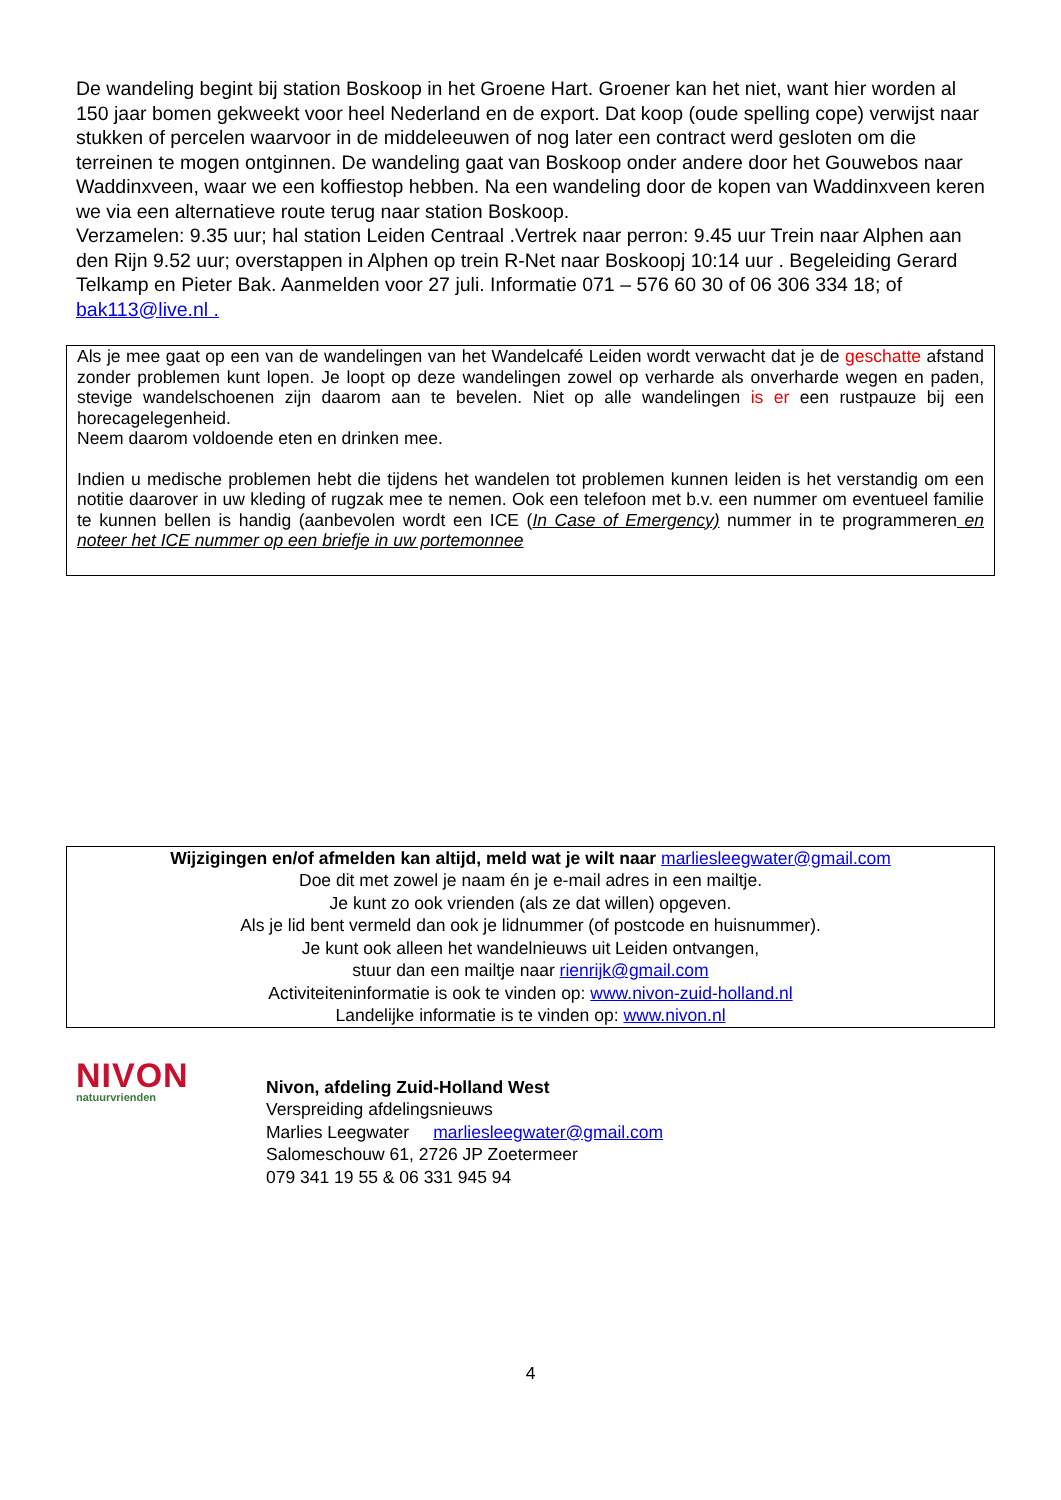De wandeling begint bij station Boskoop in het Groene Hart. Groener kan het niet, want hier worden al 150 jaar bomen gekweekt voor heel Nederland en de export. Dat koop (oude spelling cope) verwijst naar stukken of percelen waarvoor in de middeleeuwen of nog later een contract werd gesloten om die terreinen te mogen ontginnen. De wandeling gaat van Boskoop onder andere door het Gouwebos naar Waddinxveen, waar we een koffiestop hebben. Na een wandeling door de kopen van Waddinxveen keren we via een alternatieve route terug naar station Boskoop.
Verzamelen: 9.35 uur; hal station Leiden Centraal .Vertrek naar perron: 9.45 uur Trein naar Alphen aan den Rijn 9.52 uur; overstappen in Alphen op trein R-Net naar Boskoopj 10:14 uur . Begeleiding Gerard Telkamp en Pieter Bak. Aanmelden voor 27 juli. Informatie 071 – 576 60 30 of 06 306 334 18; of bak113@live.nl .
Als je mee gaat op een van de wandelingen van het Wandelcafé Leiden wordt verwacht dat je de geschatte afstand zonder problemen kunt lopen. Je loopt op deze wandelingen zowel op verharde als onverharde wegen en paden, stevige wandelschoenen zijn daarom aan te bevelen. Niet op alle wandelingen is er een rustpauze bij een horecagelegenheid.
Neem daarom voldoende eten en drinken mee.
Indien u medische problemen hebt die tijdens het wandelen tot problemen kunnen leiden is het verstandig om een notitie daarover in uw kleding of rugzak mee te nemen. Ook een telefoon met b.v. een nummer om eventueel familie te kunnen bellen is handig (aanbevolen wordt een ICE (In Case of Emergency) nummer in te programmeren en noteer het ICE nummer op een briefje in uw portemonnee
Wijzigingen en/of afmelden kan altijd, meld wat je wilt naar marliesleegwater@gmail.com
Doe dit met zowel je naam én je e-mail adres in een mailtje.
Je kunt zo ook vrienden (als ze dat willen) opgeven.
Als je lid bent vermeld dan ook je lidnummer (of postcode en huisnummer).
Je kunt ook alleen het wandelnieuws uit Leiden ontvangen,
stuur dan een mailtje naar rienrijk@gmail.com
Activiteiteninformatie is ook te vinden op: www.nivon-zuid-holland.nl
Landelijke informatie is te vinden op: www.nivon.nl
NIVON
natuurvrienden
Nivon, afdeling Zuid-Holland West
Verspreiding afdelingsnieuws
Marlies Leegwater marliesleegwater@gmail.com
Salomeschouw 61, 2726 JP Zoetermeer
079 341 19 55 & 06 331 945 94
4